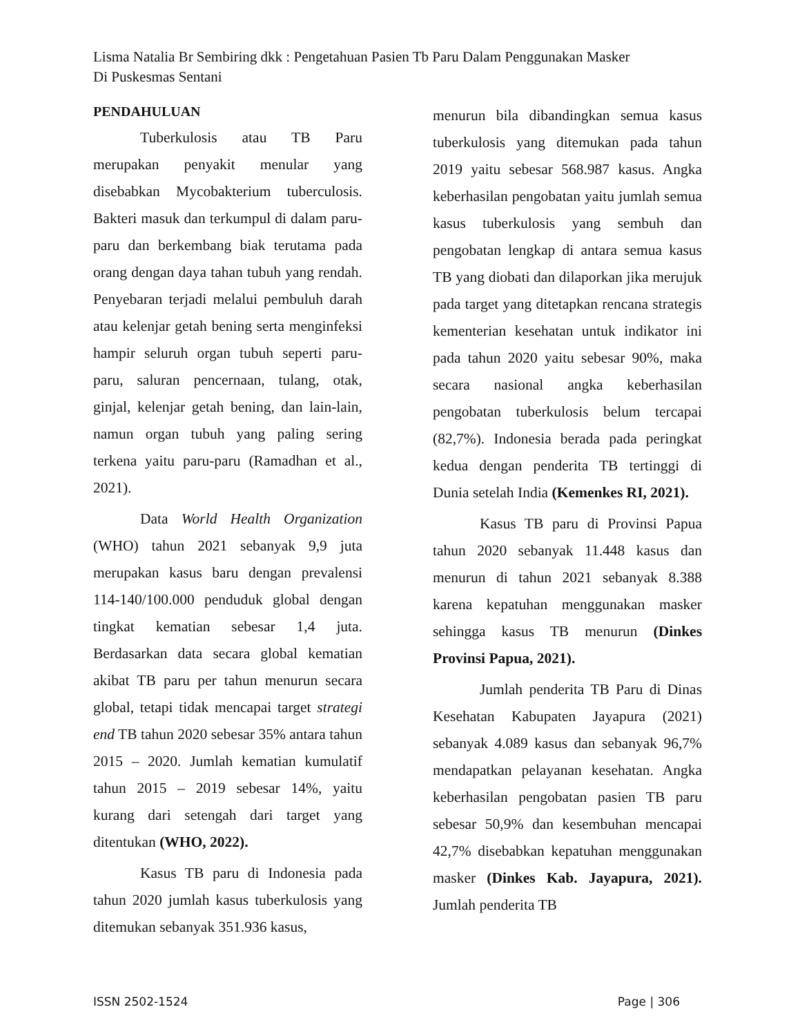Lisma Natalia Br Sembiring dkk : Pengetahuan Pasien Tb Paru Dalam Penggunakan Masker
Di Puskesmas Sentani
PENDAHULUAN
Tuberkulosis atau TB Paru merupakan penyakit menular yang disebabkan Mycobakterium tuberculosis. Bakteri masuk dan terkumpul di dalam paru-paru dan berkembang biak terutama pada orang dengan daya tahan tubuh yang rendah. Penyebaran terjadi melalui pembuluh darah atau kelenjar getah bening serta menginfeksi hampir seluruh organ tubuh seperti paru-paru, saluran pencernaan, tulang, otak, ginjal, kelenjar getah bening, dan lain-lain, namun organ tubuh yang paling sering terkena yaitu paru-paru (Ramadhan et al., 2021).
Data World Health Organization (WHO) tahun 2021 sebanyak 9,9 juta merupakan kasus baru dengan prevalensi 114-140/100.000 penduduk global dengan tingkat kematian sebesar 1,4 juta. Berdasarkan data secara global kematian akibat TB paru per tahun menurun secara global, tetapi tidak mencapai target strategi end TB tahun 2020 sebesar 35% antara tahun 2015 – 2020. Jumlah kematian kumulatif tahun 2015 – 2019 sebesar 14%, yaitu kurang dari setengah dari target yang ditentukan (WHO, 2022).
Kasus TB paru di Indonesia pada tahun 2020 jumlah kasus tuberkulosis yang ditemukan sebanyak 351.936 kasus,
menurun bila dibandingkan semua kasus tuberkulosis yang ditemukan pada tahun 2019 yaitu sebesar 568.987 kasus. Angka keberhasilan pengobatan yaitu jumlah semua kasus tuberkulosis yang sembuh dan pengobatan lengkap di antara semua kasus TB yang diobati dan dilaporkan jika merujuk pada target yang ditetapkan rencana strategis kementerian kesehatan untuk indikator ini pada tahun 2020 yaitu sebesar 90%, maka secara nasional angka keberhasilan pengobatan tuberkulosis belum tercapai (82,7%). Indonesia berada pada peringkat kedua dengan penderita TB tertinggi di Dunia setelah India (Kemenkes RI, 2021).
Kasus TB paru di Provinsi Papua tahun 2020 sebanyak 11.448 kasus dan menurun di tahun 2021 sebanyak 8.388 karena kepatuhan menggunakan masker sehingga kasus TB menurun (Dinkes Provinsi Papua, 2021).
Jumlah penderita TB Paru di Dinas Kesehatan Kabupaten Jayapura (2021) sebanyak 4.089 kasus dan sebanyak 96,7% mendapatkan pelayanan kesehatan. Angka keberhasilan pengobatan pasien TB paru sebesar 50,9% dan kesembuhan mencapai 42,7% disebabkan kepatuhan menggunakan masker (Dinkes Kab. Jayapura, 2021). Jumlah penderita TB
ISSN 2502-1524 Page | 306